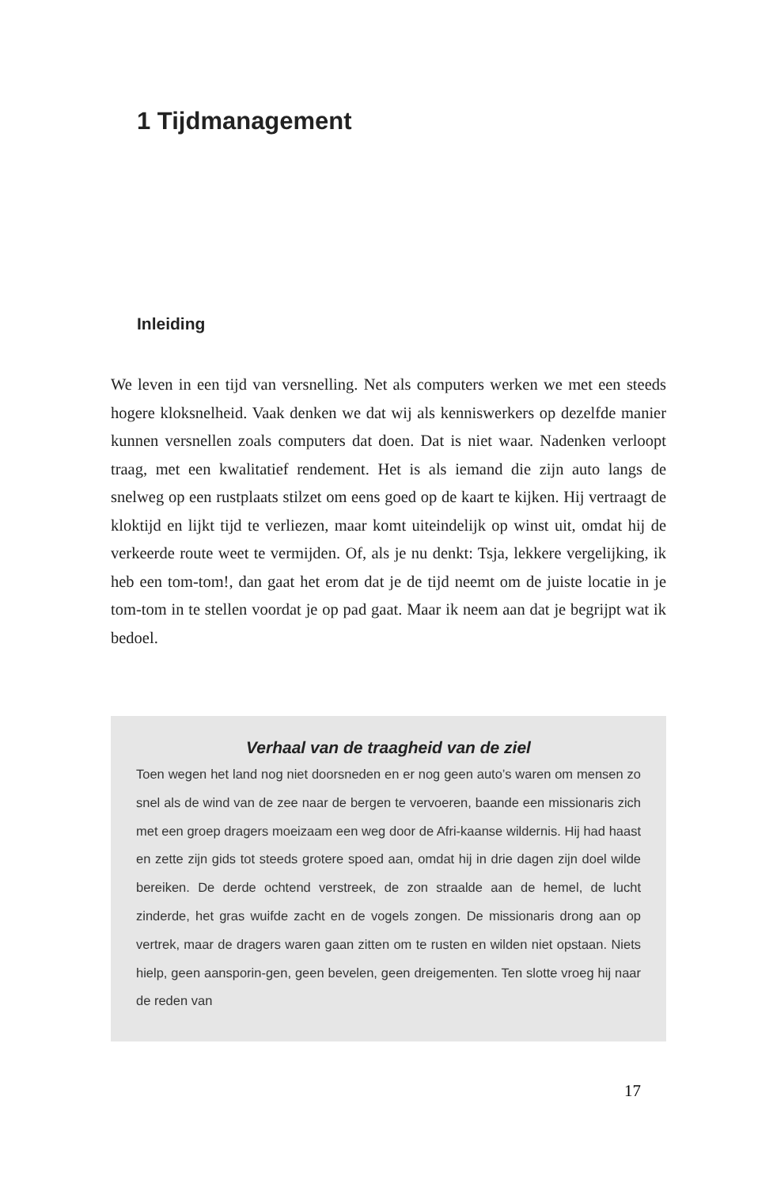1 Tijdmanagement
Inleiding
We leven in een tijd van versnelling. Net als computers werken we met een steeds hogere kloksnelheid. Vaak denken we dat wij als kenniswerkers op dezelfde manier kunnen versnellen zoals computers dat doen. Dat is niet waar. Nadenken verloopt traag, met een kwalitatief rendement. Het is als iemand die zijn auto langs de snelweg op een rustplaats stilzet om eens goed op de kaart te kijken. Hij vertraagt de kloktijd en lijkt tijd te verliezen, maar komt uiteindelijk op winst uit, omdat hij de verkeerde route weet te vermijden. Of, als je nu denkt: Tsja, lekkere vergelijking, ik heb een tom-tom!, dan gaat het erom dat je de tijd neemt om de juiste locatie in je tom-tom in te stellen voordat je op pad gaat. Maar ik neem aan dat je begrijpt wat ik bedoel.
Verhaal van de traagheid van de ziel
Toen wegen het land nog niet doorsneden en er nog geen auto’s waren om mensen zo snel als de wind van de zee naar de bergen te vervoeren, baande een missionaris zich met een groep dragers moeizaam een weg door de Afri-kaanse wildernis. Hij had haast en zette zijn gids tot steeds grotere spoed aan, omdat hij in drie dagen zijn doel wilde bereiken. De derde ochtend verstreek, de zon straalde aan de hemel, de lucht zinderde, het gras wuifde zacht en de vogels zongen. De missionaris drong aan op vertrek, maar de dragers waren gaan zitten om te rusten en wilden niet opstaan. Niets hielp, geen aansporin-gen, geen bevelen, geen dreigementen. Ten slotte vroeg hij naar de reden van
17